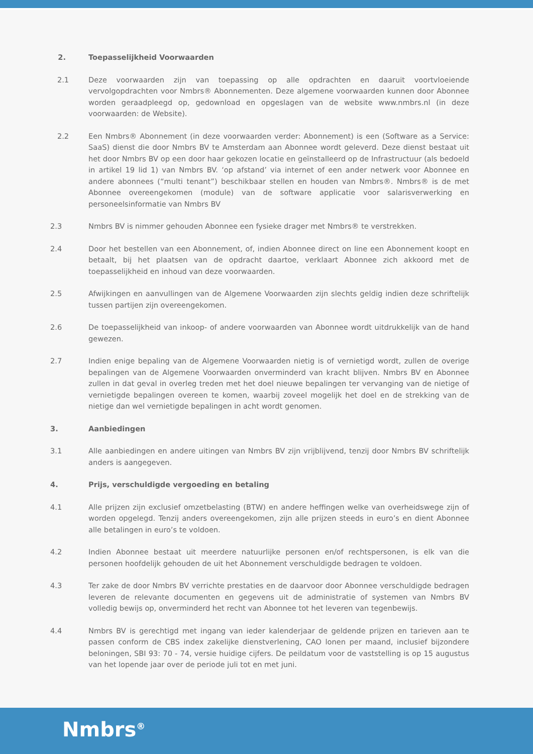2. Toepasselijkheid Voorwaarden
2.1 Deze voorwaarden zijn van toepassing op alle opdrachten en daaruit voortvloeiende vervolgopdrachten voor Nmbrs® Abonnementen. Deze algemene voorwaarden kunnen door Abonnee worden geraadpleegd op, gedownload en opgeslagen van de website www.nmbrs.nl (in deze voorwaarden: de Website).
2.2 Een Nmbrs® Abonnement (in deze voorwaarden verder: Abonnement) is een (Software as a Service: SaaS) dienst die door Nmbrs BV te Amsterdam aan Abonnee wordt geleverd. Deze dienst bestaat uit het door Nmbrs BV op een door haar gekozen locatie en geïnstalleerd op de Infrastructuur (als bedoeld in artikel 19 lid 1) van Nmbrs BV. ‘op afstand’ via internet of een ander netwerk voor Abonnee en andere abonnees (“multi tenant”) beschikbaar stellen en houden van Nmbrs®. Nmbrs® is de met Abonnee overeengekomen (module) van de software applicatie voor salarisverwerking en personeelsinformatie van Nmbrs BV
2.3 Nmbrs BV is nimmer gehouden Abonnee een fysieke drager met Nmbrs® te verstrekken.
2.4 Door het bestellen van een Abonnement, of, indien Abonnee direct on line een Abonnement koopt en betaalt, bij het plaatsen van de opdracht daartoe, verklaart Abonnee zich akkoord met de toepasselijkheid en inhoud van deze voorwaarden.
2.5 Afwijkingen en aanvullingen van de Algemene Voorwaarden zijn slechts geldig indien deze schriftelijk tussen partijen zijn overeengekomen.
2.6 De toepasselijkheid van inkoop- of andere voorwaarden van Abonnee wordt uitdrukkelijk van de hand gewezen.
2.7 Indien enige bepaling van de Algemene Voorwaarden nietig is of vernietigd wordt, zullen de overige bepalingen van de Algemene Voorwaarden onverminderd van kracht blijven. Nmbrs BV en Abonnee zullen in dat geval in overleg treden met het doel nieuwe bepalingen ter vervanging van de nietige of vernietigde bepalingen overeen te komen, waarbij zoveel mogelijk het doel en de strekking van de nietige dan wel vernietigde bepalingen in acht wordt genomen.
3. Aanbiedingen
3.1 Alle aanbiedingen en andere uitingen van Nmbrs BV zijn vrijblijvend, tenzij door Nmbrs BV schriftelijk anders is aangegeven.
4. Prijs, verschuldigde vergoeding en betaling
4.1 Alle prijzen zijn exclusief omzetbelasting (BTW) en andere heffingen welke van overheidswege zijn of worden opgelegd. Tenzij anders overeengekomen, zijn alle prijzen steeds in euro’s en dient Abonnee alle betalingen in euro’s te voldoen.
4.2 Indien Abonnee bestaat uit meerdere natuurlijke personen en/of rechtspersonen, is elk van die personen hoofdelijk gehouden de uit het Abonnement verschuldigde bedragen te voldoen.
4.3 Ter zake de door Nmbrs BV verrichte prestaties en de daarvoor door Abonnee verschuldigde bedragen leveren de relevante documenten en gegevens uit de administratie of systemen van Nmbrs BV volledig bewijs op, onverminderd het recht van Abonnee tot het leveren van tegenbewijs.
4.4 Nmbrs BV is gerechtigd met ingang van ieder kalenderjaar de geldende prijzen en tarieven aan te passen conform de CBS index zakelijke dienstverlening, CAO lonen per maand, inclusief bijzondere beloningen, SBI 93: 70 - 74, versie huidige cijfers. De peildatum voor de vaststelling is op 15 augustus van het lopende jaar over de periode juli tot en met juni.
Nmbrs<sup>®</sup>